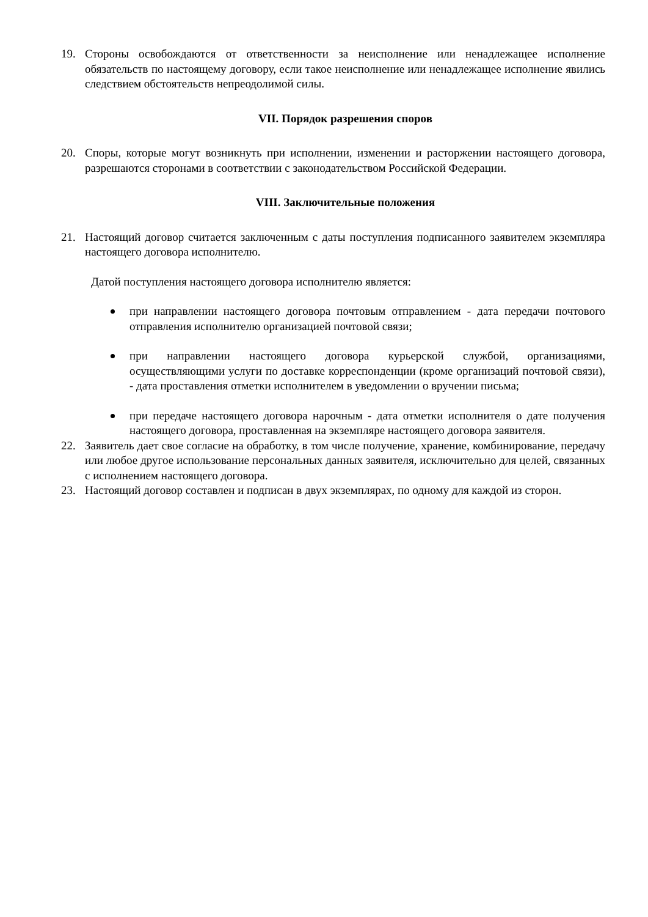19. Стороны освобождаются от ответственности за неисполнение или ненадлежащее исполнение обязательств по настоящему договору, если такое неисполнение или ненадлежащее исполнение явились следствием обстоятельств непреодолимой силы.
VII. Порядок разрешения споров
20. Споры, которые могут возникнуть при исполнении, изменении и расторжении настоящего договора, разрешаются сторонами в соответствии с законодательством Российской Федерации.
VIII. Заключительные положения
21. Настоящий договор считается заключенным с даты поступления подписанного заявителем экземпляра настоящего договора исполнителю.
Датой поступления настоящего договора исполнителю является:
при направлении настоящего договора почтовым отправлением - дата передачи почтового отправления исполнителю организацией почтовой связи;
при направлении настоящего договора курьерской службой, организациями, осуществляющими услуги по доставке корреспонденции (кроме организаций почтовой связи), - дата проставления отметки исполнителем в уведомлении о вручении письма;
при передаче настоящего договора нарочным - дата отметки исполнителя о дате получения настоящего договора, проставленная на экземпляре настоящего договора заявителя.
22. Заявитель дает свое согласие на обработку, в том числе получение, хранение, комбинирование, передачу или любое другое использование персональных данных заявителя, исключительно для целей, связанных с исполнением настоящего договора.
23. Настоящий договор составлен и подписан в двух экземплярах, по одному для каждой из сторон.